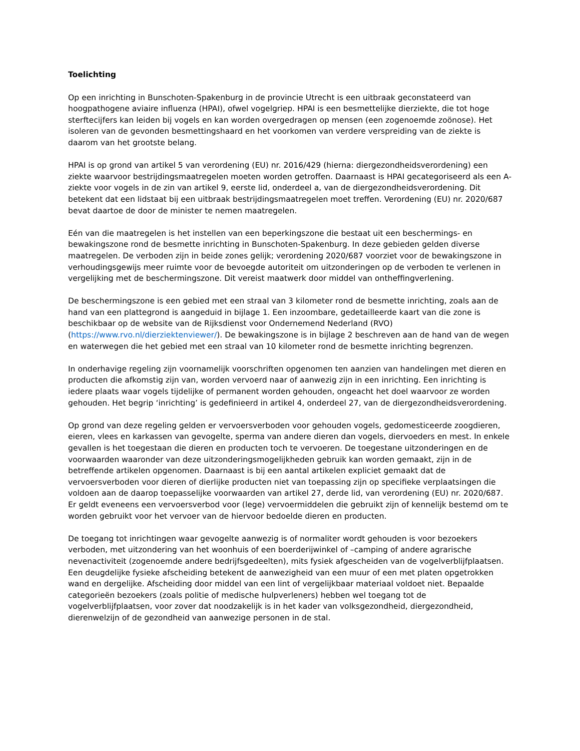Toelichting
Op een inrichting in Bunschoten-Spakenburg in de provincie Utrecht is een uitbraak geconstateerd van hoogpathogene aviaire influenza (HPAI), ofwel vogelgriep. HPAI is een besmettelijke dierziekte, die tot hoge sterftecijfers kan leiden bij vogels en kan worden overgedragen op mensen (een zogenoemde zoönose). Het isoleren van de gevonden besmettingshaard en het voorkomen van verdere verspreiding van de ziekte is daarom van het grootste belang.
HPAI is op grond van artikel 5 van verordening (EU) nr. 2016/429 (hierna: diergezondheidsverordening) een ziekte waarvoor bestrijdingsmaatregelen moeten worden getroffen. Daarnaast is HPAI gecategoriseerd als een A-ziekte voor vogels in de zin van artikel 9, eerste lid, onderdeel a, van de diergezondheidsverordening. Dit betekent dat een lidstaat bij een uitbraak bestrijdingsmaatregelen moet treffen. Verordening (EU) nr. 2020/687 bevat daartoe de door de minister te nemen maatregelen.
Eén van die maatregelen is het instellen van een beperkingszone die bestaat uit een beschermings- en bewakingszone rond de besmette inrichting in Bunschoten-Spakenburg. In deze gebieden gelden diverse maatregelen. De verboden zijn in beide zones gelijk; verordening 2020/687 voorziet voor de bewakingszone in verhoudingsgewijs meer ruimte voor de bevoegde autoriteit om uitzonderingen op de verboden te verlenen in vergelijking met de beschermingszone. Dit vereist maatwerk door middel van ontheffingverlening.
De beschermingszone is een gebied met een straal van 3 kilometer rond de besmette inrichting, zoals aan de hand van een plattegrond is aangeduid in bijlage 1. Een inzoombare, gedetailleerde kaart van die zone is beschikbaar op de website van de Rijksdienst voor Ondernemend Nederland (RVO) (https://www.rvo.nl/dierziektenviewer/). De bewakingszone is in bijlage 2 beschreven aan de hand van de wegen en waterwegen die het gebied met een straal van 10 kilometer rond de besmette inrichting begrenzen.
In onderhavige regeling zijn voornamelijk voorschriften opgenomen ten aanzien van handelingen met dieren en producten die afkomstig zijn van, worden vervoerd naar of aanwezig zijn in een inrichting. Een inrichting is iedere plaats waar vogels tijdelijke of permanent worden gehouden, ongeacht het doel waarvoor ze worden gehouden. Het begrip ‘inrichting’ is gedefinieerd in artikel 4, onderdeel 27, van de diergezondheidsverordening.
Op grond van deze regeling gelden er vervoersverboden voor gehouden vogels, gedomesticeerde zoogdieren, eieren, vlees en karkassen van gevogelte, sperma van andere dieren dan vogels, diervoeders en mest. In enkele gevallen is het toegestaan die dieren en producten toch te vervoeren. De toegestane uitzonderingen en de voorwaarden waaronder van deze uitzonderingsmogelijkheden gebruik kan worden gemaakt, zijn in de betreffende artikelen opgenomen. Daarnaast is bij een aantal artikelen expliciet gemaakt dat de vervoersverboden voor dieren of dierlijke producten niet van toepassing zijn op specifieke verplaatsingen die voldoen aan de daarop toepasselijke voorwaarden van artikel 27, derde lid, van verordening (EU) nr. 2020/687. Er geldt eveneens een vervoersverbod voor (lege) vervoermiddelen die gebruikt zijn of kennelijk bestemd om te worden gebruikt voor het vervoer van de hiervoor bedoelde dieren en producten.
De toegang tot inrichtingen waar gevogelte aanwezig is of normaliter wordt gehouden is voor bezoekers verboden, met uitzondering van het woonhuis of een boerderijwinkel of –camping of andere agrarische nevenactiviteit (zogenoemde andere bedrijfsgedeelten), mits fysiek afgescheiden van de vogelverblijfplaatsen. Een deugdelijke fysieke afscheiding betekent de aanwezigheid van een muur of een met platen opgetrokken wand en dergelijke. Afscheiding door middel van een lint of vergelijkbaar materiaal voldoet niet. Bepaalde categorieën bezoekers (zoals politie of medische hulpverleners) hebben wel toegang tot de vogelverblijfplaatsen, voor zover dat noodzakelijk is in het kader van volksgezondheid, diergezondheid, dierenwelzijn of de gezondheid van aanwezige personen in de stal.